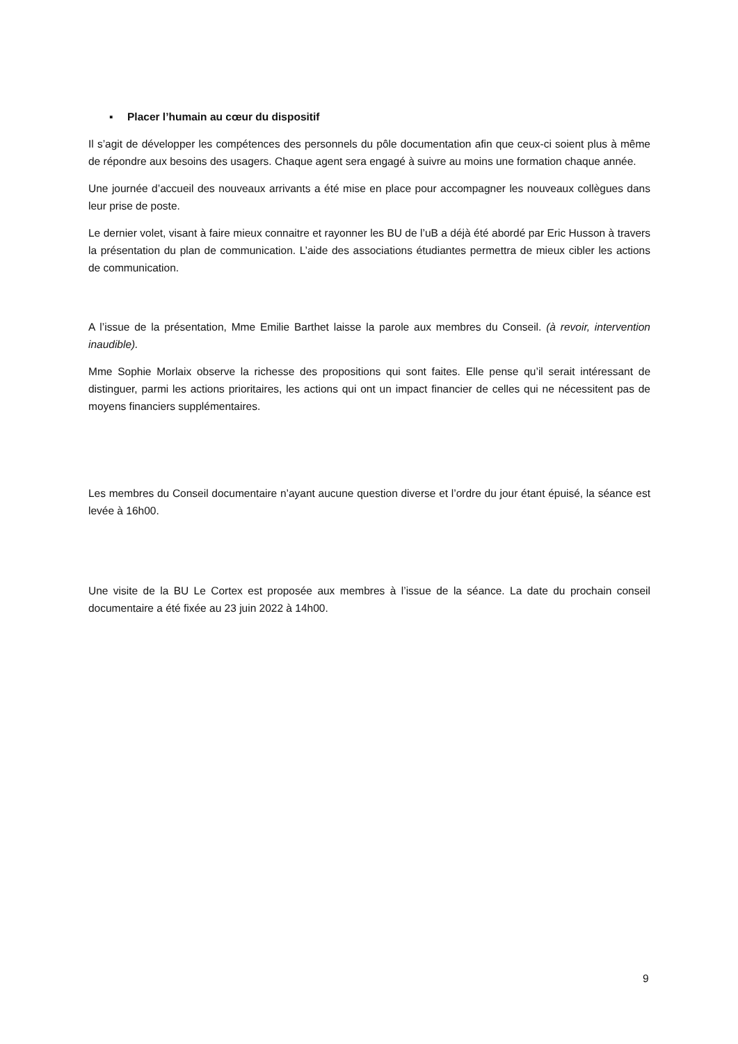▪ Placer l’humain au cœur du dispositif
Il s’agit de développer les compétences des personnels du pôle documentation afin que ceux-ci soient plus à même de répondre aux besoins des usagers. Chaque agent sera engagé à suivre au moins une formation chaque année.
Une journée d’accueil des nouveaux arrivants a été mise en place pour accompagner les nouveaux collègues dans leur prise de poste.
Le dernier volet, visant à faire mieux connaitre et rayonner les BU de l’uB a déjà été abordé par Eric Husson à travers la présentation du plan de communication. L’aide des associations étudiantes permettra de mieux cibler les actions de communication.
A l’issue de la présentation, Mme Emilie Barthet laisse la parole aux membres du Conseil. (à revoir, intervention inaudible).
Mme Sophie Morlaix observe la richesse des propositions qui sont faites. Elle pense qu’il serait intéressant de distinguer, parmi les actions prioritaires, les actions qui ont un impact financier de celles qui ne nécessitent pas de moyens financiers supplémentaires.
Les membres du Conseil documentaire n’ayant aucune question diverse et l’ordre du jour étant épuisé, la séance est levée à 16h00.
Une visite de la BU Le Cortex est proposée aux membres à l’issue de la séance. La date du prochain conseil documentaire a été fixée au 23 juin 2022 à 14h00.
9